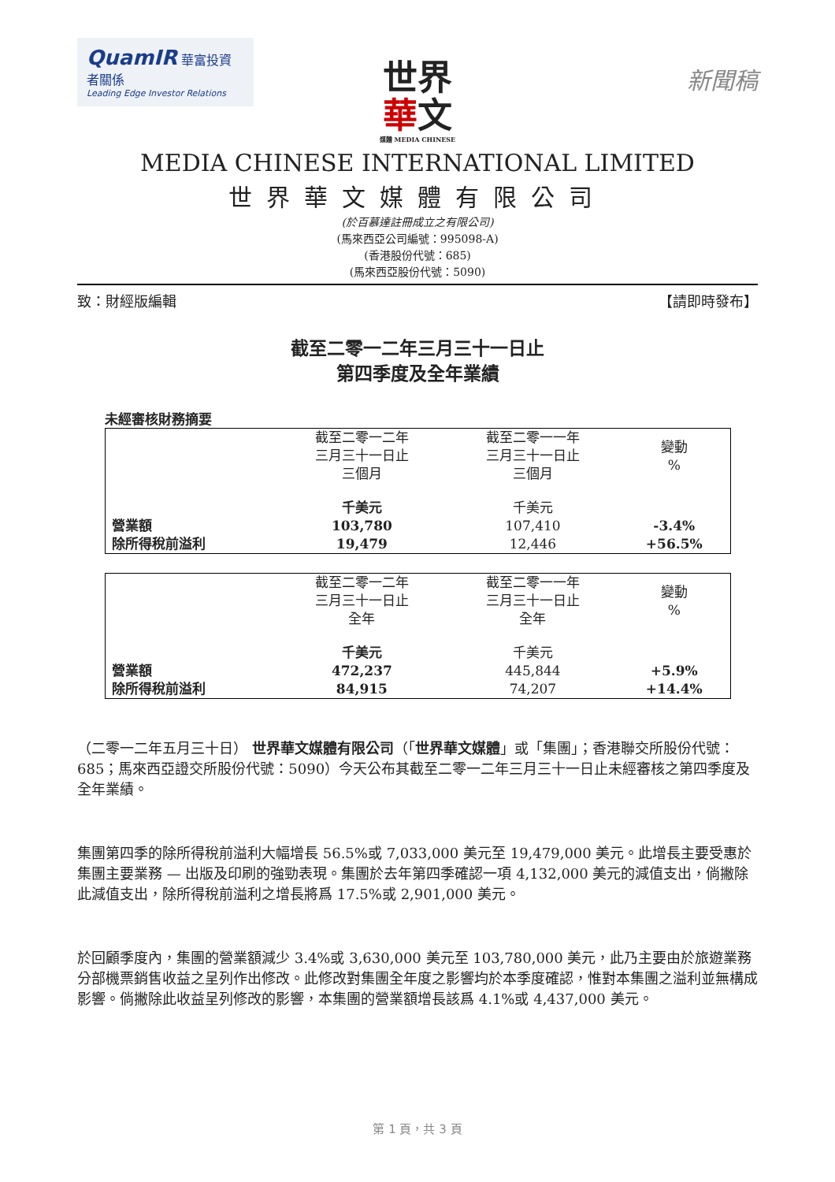QuamIR 華富投資者關係
Leading Edge Investor Relations
新聞稿
世界
華文
媒體 MEDIA CHINESE
MEDIA CHINESE INTERNATIONAL LIMITED
世界華文媒體有限公司
(於百慕達註冊成立之有限公司)
(馬來西亞公司編號：995098-A)
(香港股份代號：685)
(馬來西亞股份代號：5090)
致：財經版編輯 【請即時發布】
截至二零一二年三月三十一日止
第四季度及全年業績
未經審核財務摘要
| | 截至二零一二年 三月三十一日止 三個月 | 截至二零一一年 三月三十一日止 三個月 | 變動 % |
| --- | --- | --- | --- |
| | 千美元 | 千美元 | |
| 營業額 | 103,780 | 107,410 | -3.4% |
| 除所得稅前溢利 | 19,479 | 12,446 | +56.5% |
| | 截至二零一二年 三月三十一日止 全年 | 截至二零一一年 三月三十一日止 全年 | 變動 % |
| --- | --- | --- | --- |
| | 千美元 | 千美元 | |
| 營業額 | 472,237 | 445,844 | +5.9% |
| 除所得稅前溢利 | 84,915 | 74,207 | +14.4% |
（二零一二年五月三十日） 世界華文媒體有限公司（「世界華文媒體」或「集團」；香港聯交所股份代號：685；馬來西亞證交所股份代號：5090）今天公布其截至二零一二年三月三十一日止未經審核之第四季度及全年業績。
集團第四季的除所得稅前溢利大幅增長 56.5%或 7,033,000 美元至 19,479,000 美元。此增長主要受惠於集團主要業務 — 出版及印刷的強勁表現。集團於去年第四季確認一項 4,132,000 美元的減值支出，倘撇除此減值支出，除所得稅前溢利之增長將爲 17.5%或 2,901,000 美元。
於回顧季度內，集團的營業額減少 3.4%或 3,630,000 美元至 103,780,000 美元，此乃主要由於旅遊業務分部機票銷售收益之呈列作出修改。此修改對集團全年度之影響均於本季度確認，惟對本集團之溢利並無構成影響。倘撇除此收益呈列修改的影響，本集團的營業額增長該爲 4.1%或 4,437,000 美元。
第 1 頁，共 3 頁